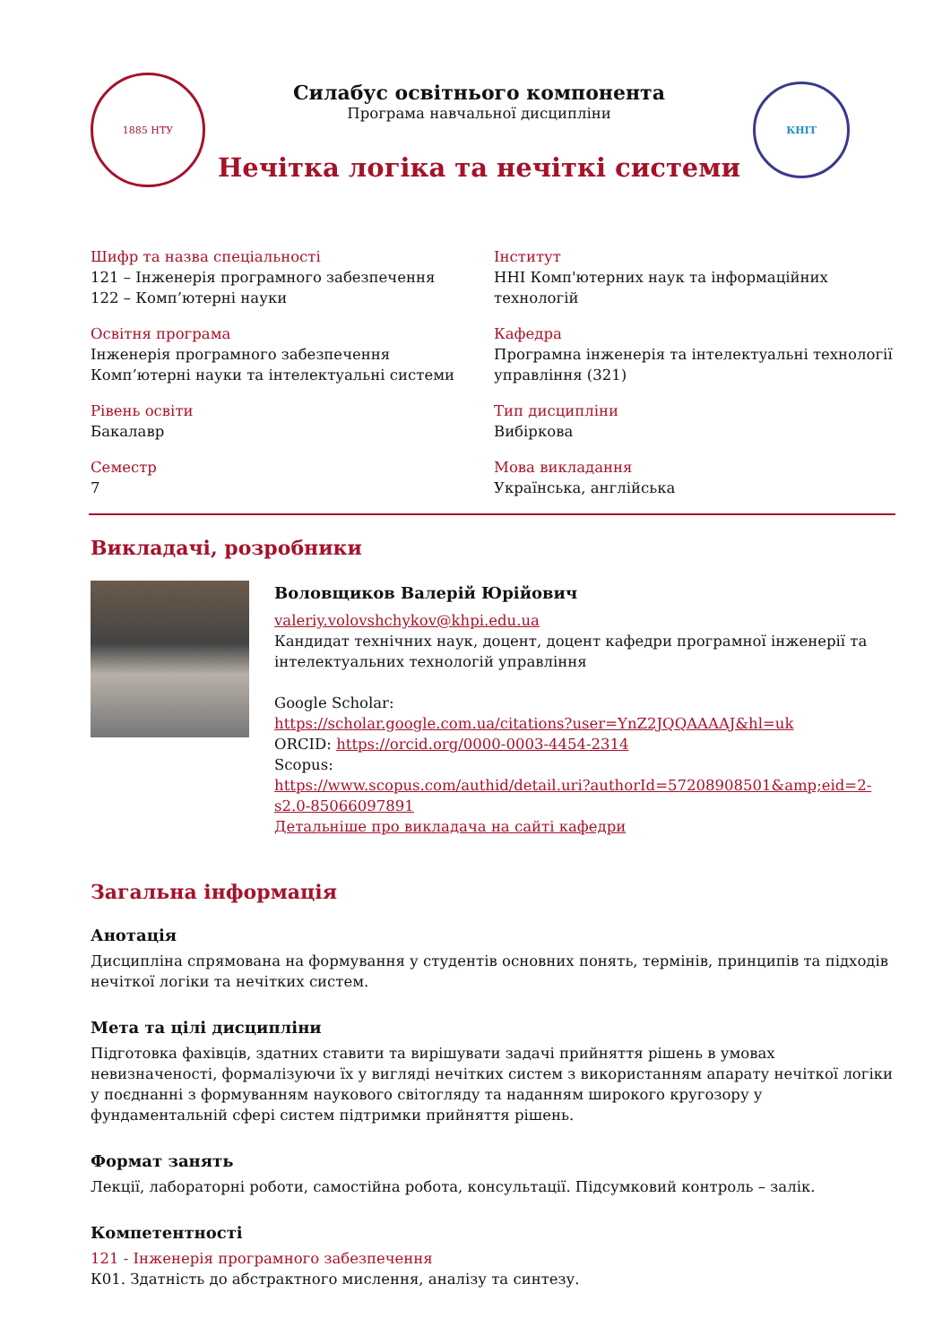1885 НТУ
Силабус освітнього компонента
Програма навчальної дисципліни
Нечітка логіка та нечіткі системи
КНІТ
Шифр та назва спеціальності
121 – Інженерія програмного забезпечення
122 – Комп’ютерні науки
Інститут
ННІ Комп'ютерних наук та інформаційних технологій
Освітня програма
Інженерія програмного забезпечення
Комп’ютерні науки та інтелектуальні системи
Кафедра
Програмна інженерія та інтелектуальні технології управління (321)
Рівень освіти
Бакалавр
Тип дисципліни
Вибіркова
Семестр
7
Мова викладання
Українська, англійська
Викладачі, розробники
Воловщиков Валерій Юрійович
valeriy.volovshchykov@khpi.edu.ua
Кандидат технічних наук, доцент, доцент кафедри програмної інженерії та інтелектуальних технологій управління
Google Scholar:
https://scholar.google.com.ua/citations?user=YnZ2JQQAAAAJ&hl=uk
ORCID: https://orcid.org/0000-0003-4454-2314
Scopus:
https://www.scopus.com/authid/detail.uri?authorId=57208908501&amp;eid=2-s2.0-85066097891
Детальніше про викладача на сайті кафедри
Загальна інформація
Анотація
Дисципліна спрямована на формування у студентів основних понять, термінів, принципів та підходів нечіткої логіки та нечітких систем.
Мета та цілі дисципліни
Підготовка фахівців, здатних ставити та вирішувати задачі прийняття рішень в умовах невизначеності, формалізуючи їх у вигляді нечітких систем з використанням апарату нечіткої логіки у поєднанні з формуванням наукового світогляду та наданням широкого кругозору у фундаментальній сфері систем підтримки прийняття рішень.
Формат занять
Лекції, лабораторні роботи, самостійна робота, консультації. Підсумковий контроль – залік.
Компетентності
121 - Інженерія програмного забезпечення
К01. Здатність до абстрактного мислення, аналізу та синтезу.